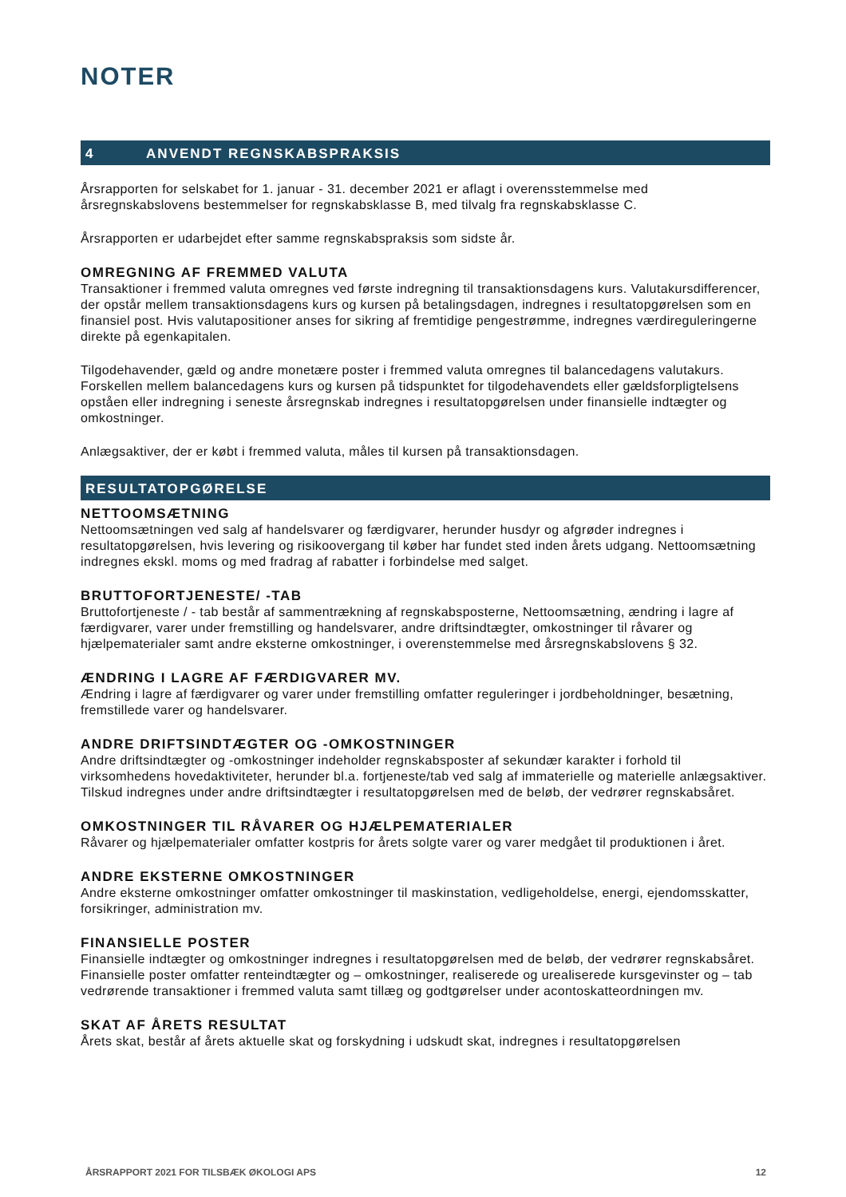NOTER
4 ANVENDT REGNSKABSPRAKSIS
Årsrapporten for selskabet for 1. januar - 31. december 2021 er aflagt i overensstemmelse med årsregnskabslovens bestemmelser for regnskabsklasse B, med tilvalg fra regnskabsklasse C.
Årsrapporten er udarbejdet efter samme regnskabspraksis som sidste år.
OMREGNING AF FREMMED VALUTA
Transaktioner i fremmed valuta omregnes ved første indregning til transaktionsdagens kurs. Valutakursdifferencer, der opstår mellem transaktionsdagens kurs og kursen på betalingsdagen, indregnes i resultatopgørelsen som en finansiel post. Hvis valutapositioner anses for sikring af fremtidige pengestrømme, indregnes værdireguleringerne direkte på egenkapitalen.
Tilgodehavender, gæld og andre monetære poster i fremmed valuta omregnes til balancedagens valutakurs. Forskellen mellem balancedagens kurs og kursen på tidspunktet for tilgodehavendets eller gældsforpligtelsens opståen eller indregning i seneste årsregnskab indregnes i resultatopgørelsen under finansielle indtægter og omkostninger.
Anlægsaktiver, der er købt i fremmed valuta, måles til kursen på transaktionsdagen.
RESULTATOPGØRELSE
NETTOOMSÆTNING
Nettoomsætningen ved salg af handelsvarer og færdigvarer, herunder husdyr og afgrøder indregnes i resultatopgørelsen, hvis levering og risikoovergang til køber har fundet sted inden årets udgang. Nettoomsætning indregnes ekskl. moms og med fradrag af rabatter i forbindelse med salget.
BRUTTOFORTJENESTE/ -TAB
Bruttofortjeneste / - tab består af sammentrækning af regnskabsposterne, Nettoomsætning, ændring i lagre af færdigvarer, varer under fremstilling og handelsvarer, andre driftsindtægter, omkostninger til råvarer og hjælpematerialer samt andre eksterne omkostninger, i overenstemmelse med årsregnskabslovens § 32.
ÆNDRING I LAGRE AF FÆRDIGVARER MV.
Ændring i lagre af færdigvarer og varer under fremstilling omfatter reguleringer i jordbeholdninger, besætning, fremstillede varer og handelsvarer.
ANDRE DRIFTSINDTÆGTER OG -OMKOSTNINGER
Andre driftsindtægter og -omkostninger indeholder regnskabsposter af sekundær karakter i forhold til virksomhedens hovedaktiviteter, herunder bl.a. fortjeneste/tab ved salg af immaterielle og materielle anlægsaktiver. Tilskud indregnes under andre driftsindtægter i resultatopgørelsen med de beløb, der vedrører regnskabsåret.
OMKOSTNINGER TIL RÅVARER OG HJÆLPEMATERIALER
Råvarer og hjælpematerialer omfatter kostpris for årets solgte varer og varer medgået til produktionen i året.
ANDRE EKSTERNE OMKOSTNINGER
Andre eksterne omkostninger omfatter omkostninger til maskinstation, vedligeholdelse, energi, ejendomsskatter, forsikringer, administration mv.
FINANSIELLE POSTER
Finansielle indtægter og omkostninger indregnes i resultatopgørelsen med de beløb, der vedrører regnskabsåret. Finansielle poster omfatter renteindtægter og – omkostninger, realiserede og urealiserede kursgevinster og – tab vedrørende transaktioner i fremmed valuta samt tillæg og godtgørelser under acontoskatteordningen mv.
SKAT AF ÅRETS RESULTAT
Årets skat, består af årets aktuelle skat og forskydning i udskudt skat, indregnes i resultatopgørelsen
ÅRSRAPPORT 2021 FOR TILSBÆK ØKOLOGI APS 12